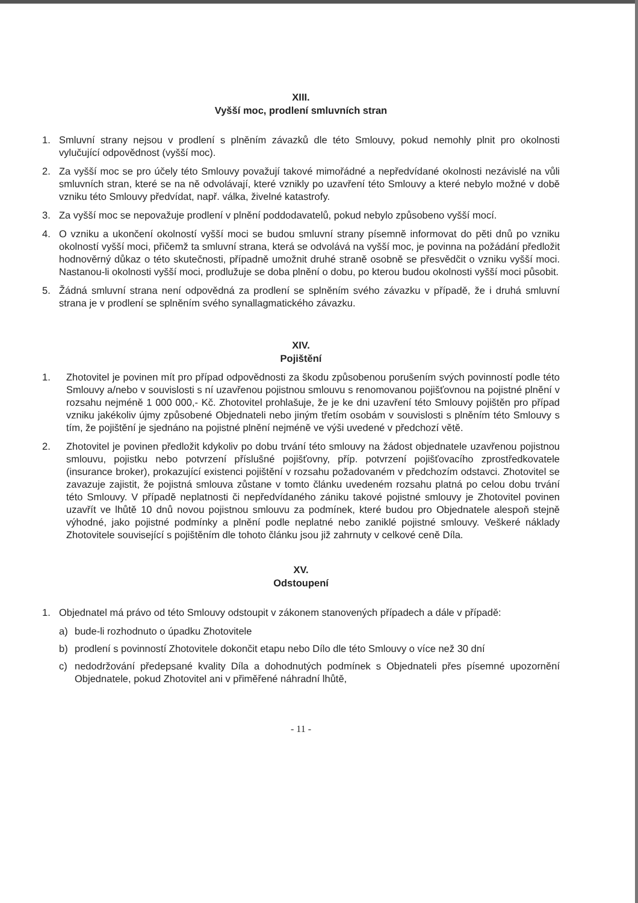XIII.
Vyšší moc, prodlení smluvních stran
1. Smluvní strany nejsou v prodlení s plněním závazků dle této Smlouvy, pokud nemohly plnit pro okolnosti vylučující odpovědnost (vyšší moc).
2. Za vyšší moc se pro účely této Smlouvy považují takové mimořádné a nepředvídané okolnosti nezávislé na vůli smluvních stran, které se na ně odvolávají, které vznikly po uzavření této Smlouvy a které nebylo možné v době vzniku této Smlouvy předvídat, např. válka, živelné katastrofy.
3. Za vyšší moc se nepovažuje prodlení v plnění poddodavatelů, pokud nebylo způsobeno vyšší mocí.
4. O vzniku a ukončení okolností vyšší moci se budou smluvní strany písemně informovat do pěti dnů po vzniku okolností vyšší moci, přičemž ta smluvní strana, která se odvolává na vyšší moc, je povinna na požádání předložit hodnověrný důkaz o této skutečnosti, případně umožnit druhé straně osobně se přesvědčit o vzniku vyšší moci. Nastanou-li okolnosti vyšší moci, prodlužuje se doba plnění o dobu, po kterou budou okolnosti vyšší moci působit.
5. Žádná smluvní strana není odpovědná za prodlení se splněním svého závazku v případě, že i druhá smluvní strana je v prodlení se splněním svého synallagmatického závazku.
XIV.
Pojištění
1. Zhotovitel je povinen mít pro případ odpovědnosti za škodu způsobenou porušením svých povinností podle této Smlouvy a/nebo v souvislosti s ní uzavřenou pojistnou smlouvu s renomovanou pojišťovnou na pojistné plnění v rozsahu nejméně 1 000 000,- Kč. Zhotovitel prohlašuje, že je ke dni uzavření této Smlouvy pojištěn pro případ vzniku jakékoliv újmy způsobené Objednateli nebo jiným třetím osobám v souvislosti s plněním této Smlouvy s tím, že pojištění je sjednáno na pojistné plnění nejméně ve výši uvedené v předchozí větě.
2. Zhotovitel je povinen předložit kdykoliv po dobu trvání této smlouvy na žádost objednatele uzavřenou pojistnou smlouvu, pojistku nebo potvrzení příslušné pojišťovny, příp. potvrzení pojišťovacího zprostředkovatele (insurance broker), prokazující existenci pojištění v rozsahu požadovaném v předchozím odstavci. Zhotovitel se zavazuje zajistit, že pojistná smlouva zůstane v tomto článku uvedeném rozsahu platná po celou dobu trvání této Smlouvy. V případě neplatnosti či nepředvídaného zániku takové pojistné smlouvy je Zhotovitel povinen uzavřít ve lhůtě 10 dnů novou pojistnou smlouvu za podmínek, které budou pro Objednatele alespoň stejně výhodné, jako pojistné podmínky a plnění podle neplatné nebo zaniklé pojistné smlouvy. Veškeré náklady Zhotovitele související s pojištěním dle tohoto článku jsou již zahrnuty v celkové ceně Díla.
XV.
Odstoupení
1. Objednatel má právo od této Smlouvy odstoupit v zákonem stanovených případech a dále v případě:
a) bude-li rozhodnuto o úpadku Zhotovitele
b) prodlení s povinností Zhotovitele dokončit etapu nebo Dílo dle této Smlouvy o více než 30 dní
c) nedodržování předepsané kvality Díla a dohodnutých podmínek s Objednateli přes písemné upozornění Objednatele, pokud Zhotovitel ani v přiměřené náhradní lhůtě,
- 11 -